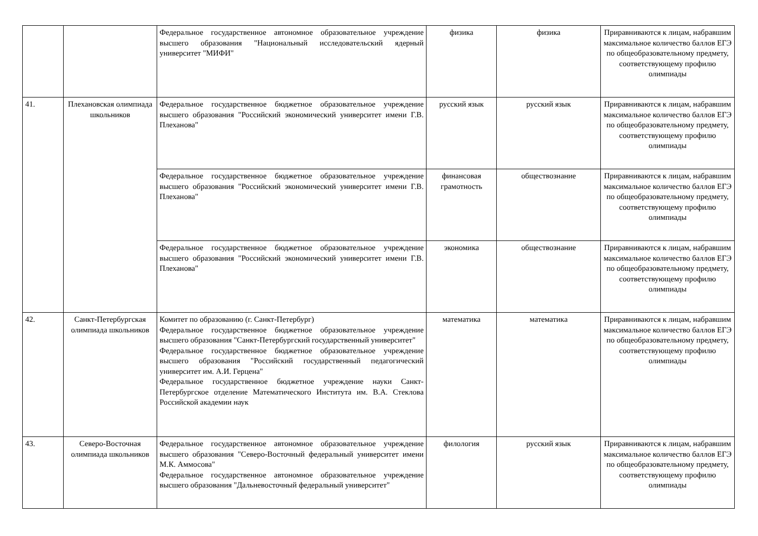| | | Федеральное государственное автономное образовательное учреждение высшего образования "Национальный исследовательский ядерный университет "МИФИ" | физика | физика | Приравниваются к лицам, набравшим максимальное количество баллов ЕГЭ по общеобразовательному предмету, соответствующему профилю олимпиады |
| 41. | Плехановская олимпиада школьников | Федеральное государственное бюджетное образовательное учреждение высшего образования "Российский экономический университет имени Г.В. Плеханова" | русский язык | русский язык | Приравниваются к лицам, набравшим максимальное количество баллов ЕГЭ по общеобразовательному предмету, соответствующему профилю олимпиады |
| | | Федеральное государственное бюджетное образовательное учреждение высшего образования "Российский экономический университет имени Г.В. Плеханова" | финансовая грамотность | обществознание | Приравниваются к лицам, набравшим максимальное количество баллов ЕГЭ по общеобразовательному предмету, соответствующему профилю олимпиады |
| | | Федеральное государственное бюджетное образовательное учреждение высшего образования "Российский экономический университет имени Г.В. Плеханова" | экономика | обществознание | Приравниваются к лицам, набравшим максимальное количество баллов ЕГЭ по общеобразовательному предмету, соответствующему профилю олимпиады |
| 42. | Санкт-Петербургская олимпиада школьников | Комитет по образованию (г. Санкт-Петербург) Федеральное государственное бюджетное образовательное учреждение высшего образования "Санкт-Петербургский государственный университет" Федеральное государственное бюджетное образовательное учреждение высшего образования "Российский государственный педагогический университет им. А.И. Герцена" Федеральное государственное бюджетное учреждение науки Санкт-Петербургское отделение Математического Института им. В.А. Стеклова Российской академии наук | математика | математика | Приравниваются к лицам, набравшим максимальное количество баллов ЕГЭ по общеобразовательному предмету, соответствующему профилю олимпиады |
| 43. | Северо-Восточная олимпиада школьников | Федеральное государственное автономное образовательное учреждение высшего образования "Северо-Восточный федеральный университет имени М.К. Аммосова" Федеральное государственное автономное образовательное учреждение высшего образования "Дальневосточный федеральный университет" | филология | русский язык | Приравниваются к лицам, набравшим максимальное количество баллов ЕГЭ по общеобразовательному предмету, соответствующему профилю олимпиады |